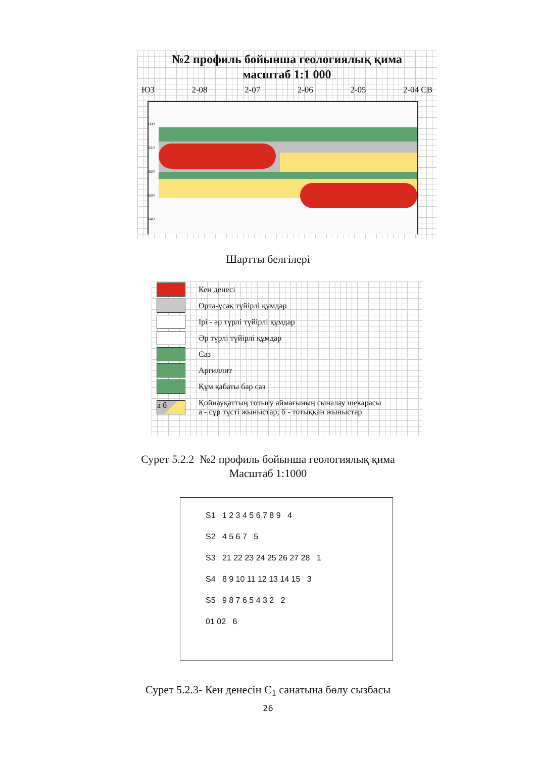№2 профиль бойынша геологиялық қима
масштаб 1:1 000
ЮЗ 2-08 2-07 2-06 2-05 2-04 СВ
600
610
620
630
640
Шартты белгілері
Кен денесі
Орта-ұсақ түйірлі құмдар
Ірі - әр түрлі түйірлі құмдар
Әр түрлі түйірлі құмдар
Саз
Аргиллит
Құм қабаты бар саз
а б
Қойнауқаттың тотығу аймағының сыналау шекарасы
а - сұр түсті жыныстар; б - тотыққан жыныстар
Сурет 5.2.2 №2 профиль бойынша геологиялық қима
Масштаб 1:1000
S1 1 2 3 4 5 6 7 8 9 4
S2 4 5 6 7 5
S3 21 22 23 24 25 26 27 28 1
S4 8 9 10 11 12 13 14 15 3
S5 9 8 7 6 5 4 3 2 2
01 02 6
Сурет 5.2.3- Кен денесін С<sub>1</sub> санатына бөлу сызбасы
26